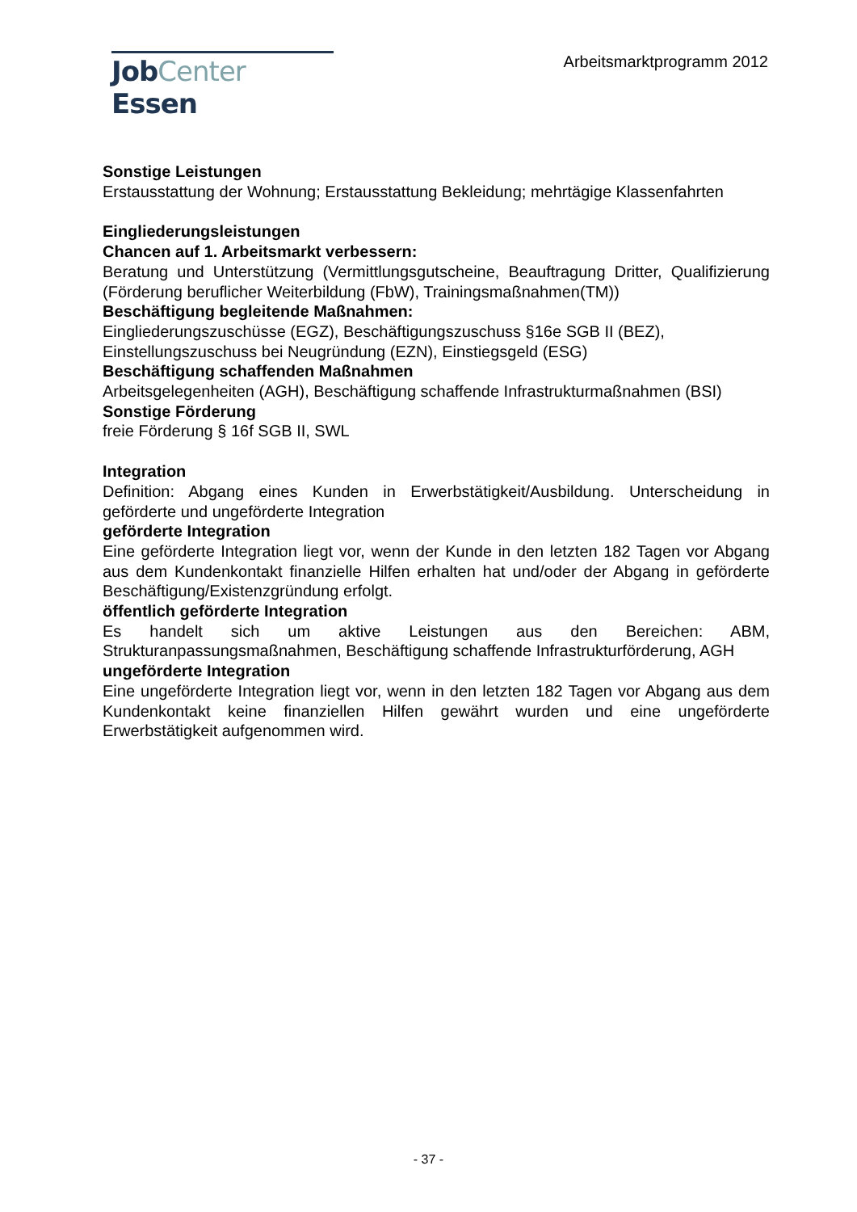JobCenter Essen
Arbeitsmarktprogramm 2012
Sonstige Leistungen
Erstausstattung der Wohnung; Erstausstattung Bekleidung; mehrtägige Klassenfahrten
Eingliederungsleistungen
Chancen auf 1. Arbeitsmarkt verbessern:
Beratung und Unterstützung (Vermittlungsgutscheine, Beauftragung Dritter, Qualifizierung (Förderung beruflicher Weiterbildung (FbW), Trainingsmaßnahmen(TM))
Beschäftigung begleitende Maßnahmen:
Eingliederungszuschüsse (EGZ), Beschäftigungszuschuss §16e SGB II (BEZ),
Einstellungszuschuss bei Neugründung (EZN), Einstiegsgeld (ESG)
Beschäftigung schaffenden Maßnahmen
Arbeitsgelegenheiten (AGH), Beschäftigung schaffende Infrastrukturmaßnahmen (BSI)
Sonstige Förderung
freie Förderung § 16f SGB II, SWL
Integration
Definition: Abgang eines Kunden in Erwerbstätigkeit/Ausbildung. Unterscheidung in geförderte und ungeförderte Integration
geförderte Integration
Eine geförderte Integration liegt vor, wenn der Kunde in den letzten 182 Tagen vor Abgang aus dem Kundenkontakt finanzielle Hilfen erhalten hat und/oder der Abgang in geförderte Beschäftigung/Existenzgründung erfolgt.
öffentlich geförderte Integration
Es handelt sich um aktive Leistungen aus den Bereichen: ABM, Strukturanpassungsmaßnahmen, Beschäftigung schaffende Infrastrukturförderung, AGH
ungeförderte Integration
Eine ungeförderte Integration liegt vor, wenn in den letzten 182 Tagen vor Abgang aus dem Kundenkontakt keine finanziellen Hilfen gewährt wurden und eine ungeförderte Erwerbstätigkeit aufgenommen wird.
- 37 -